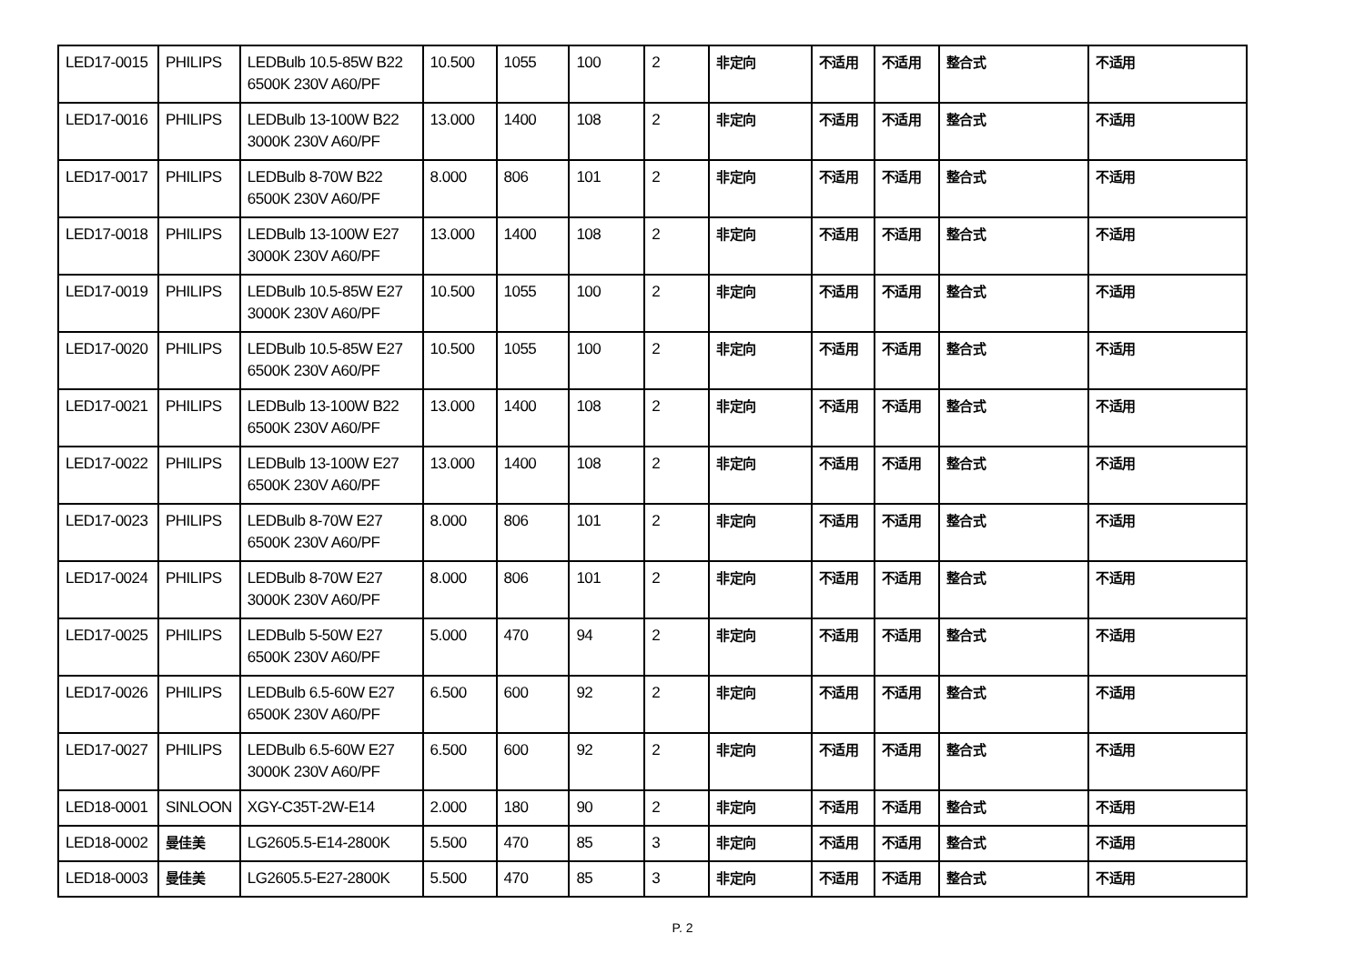| LED17-0015 | PHILIPS | LEDBulb 10.5-85W B22 6500K 230V A60/PF | 10.500 | 1055 | 100 | 2 | 非定向 | 不适用 | 不适用 | 整合式 | 不适用 |
| LED17-0016 | PHILIPS | LEDBulb 13-100W B22 3000K 230V A60/PF | 13.000 | 1400 | 108 | 2 | 非定向 | 不适用 | 不适用 | 整合式 | 不适用 |
| LED17-0017 | PHILIPS | LEDBulb 8-70W B22 6500K 230V A60/PF | 8.000 | 806 | 101 | 2 | 非定向 | 不适用 | 不适用 | 整合式 | 不适用 |
| LED17-0018 | PHILIPS | LEDBulb 13-100W E27 3000K 230V A60/PF | 13.000 | 1400 | 108 | 2 | 非定向 | 不适用 | 不适用 | 整合式 | 不适用 |
| LED17-0019 | PHILIPS | LEDBulb 10.5-85W E27 3000K 230V A60/PF | 10.500 | 1055 | 100 | 2 | 非定向 | 不适用 | 不适用 | 整合式 | 不适用 |
| LED17-0020 | PHILIPS | LEDBulb 10.5-85W E27 6500K 230V A60/PF | 10.500 | 1055 | 100 | 2 | 非定向 | 不适用 | 不适用 | 整合式 | 不适用 |
| LED17-0021 | PHILIPS | LEDBulb 13-100W B22 6500K 230V A60/PF | 13.000 | 1400 | 108 | 2 | 非定向 | 不适用 | 不适用 | 整合式 | 不适用 |
| LED17-0022 | PHILIPS | LEDBulb 13-100W E27 6500K 230V A60/PF | 13.000 | 1400 | 108 | 2 | 非定向 | 不适用 | 不适用 | 整合式 | 不适用 |
| LED17-0023 | PHILIPS | LEDBulb 8-70W E27 6500K 230V A60/PF | 8.000 | 806 | 101 | 2 | 非定向 | 不适用 | 不适用 | 整合式 | 不适用 |
| LED17-0024 | PHILIPS | LEDBulb 8-70W E27 3000K 230V A60/PF | 8.000 | 806 | 101 | 2 | 非定向 | 不适用 | 不适用 | 整合式 | 不适用 |
| LED17-0025 | PHILIPS | LEDBulb 5-50W E27 6500K 230V A60/PF | 5.000 | 470 | 94 | 2 | 非定向 | 不适用 | 不适用 | 整合式 | 不适用 |
| LED17-0026 | PHILIPS | LEDBulb 6.5-60W E27 6500K 230V A60/PF | 6.500 | 600 | 92 | 2 | 非定向 | 不适用 | 不适用 | 整合式 | 不适用 |
| LED17-0027 | PHILIPS | LEDBulb 6.5-60W E27 3000K 230V A60/PF | 6.500 | 600 | 92 | 2 | 非定向 | 不适用 | 不适用 | 整合式 | 不适用 |
| LED18-0001 | SINLOON | XGY-C35T-2W-E14 | 2.000 | 180 | 90 | 2 | 非定向 | 不适用 | 不适用 | 整合式 | 不适用 |
| LED18-0002 | 曼佳美 | LG2605.5-E14-2800K | 5.500 | 470 | 85 | 3 | 非定向 | 不适用 | 不适用 | 整合式 | 不适用 |
| LED18-0003 | 曼佳美 | LG2605.5-E27-2800K | 5.500 | 470 | 85 | 3 | 非定向 | 不适用 | 不适用 | 整合式 | 不适用 |
P. 2